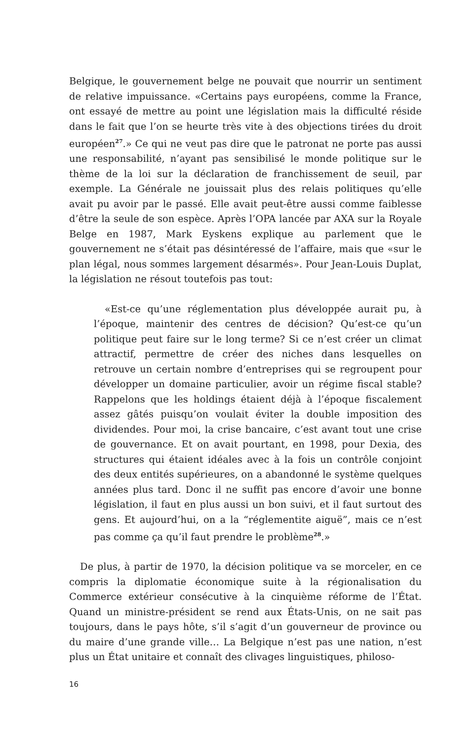Belgique, le gouvernement belge ne pouvait que nourrir un sentiment de relative impuissance. «Certains pays européens, comme la France, ont essayé de mettre au point une législation mais la difficulté réside dans le fait que l’on se heurte très vite à des objections tirées du droit européen<sup>27</sup>.» Ce qui ne veut pas dire que le patronat ne porte pas aussi une responsabilité, n’ayant pas sensibilisé le monde politique sur le thème de la loi sur la déclaration de franchissement de seuil, par exemple. La Générale ne jouissait plus des relais politiques qu’elle avait pu avoir par le passé. Elle avait peut-être aussi comme faiblesse d’être la seule de son espèce. Après l’OPA lancée par AXA sur la Royale Belge en 1987, Mark Eyskens explique au parlement que le gouvernement ne s’était pas désintéressé de l’affaire, mais que «sur le plan légal, nous sommes largement désarmés». Pour Jean-Louis Duplat, la législation ne résout toutefois pas tout:
«Est-ce qu’une réglementation plus développée aurait pu, à l’époque, maintenir des centres de décision? Qu’est-ce qu’un politique peut faire sur le long terme? Si ce n’est créer un climat attractif, permettre de créer des niches dans lesquelles on retrouve un certain nombre d’entreprises qui se regroupent pour développer un domaine particulier, avoir un régime fiscal stable? Rappelons que les holdings étaient déjà à l’époque fiscalement assez gâtés puisqu’on voulait éviter la double imposition des dividendes. Pour moi, la crise bancaire, c’est avant tout une crise de gouvernance. Et on avait pourtant, en 1998, pour Dexia, des structures qui étaient idéales avec à la fois un contrôle conjoint des deux entités supérieures, on a abandonné le système quelques années plus tard. Donc il ne suffit pas encore d’avoir une bonne législation, il faut en plus aussi un bon suivi, et il faut surtout des gens. Et aujourd’hui, on a la “réglementite aiguë”, mais ce n’est pas comme ça qu’il faut prendre le problème<sup>28</sup>.»
De plus, à partir de 1970, la décision politique va se morceler, en ce compris la diplomatie économique suite à la régionalisation du Commerce extérieur consécutive à la cinquième réforme de l’État. Quand un ministre-président se rend aux États-Unis, on ne sait pas toujours, dans le pays hôte, s’il s’agit d’un gouverneur de province ou du maire d’une grande ville… La Belgique n’est pas une nation, n’est plus un État unitaire et connaît des clivages linguistiques, philoso-
16